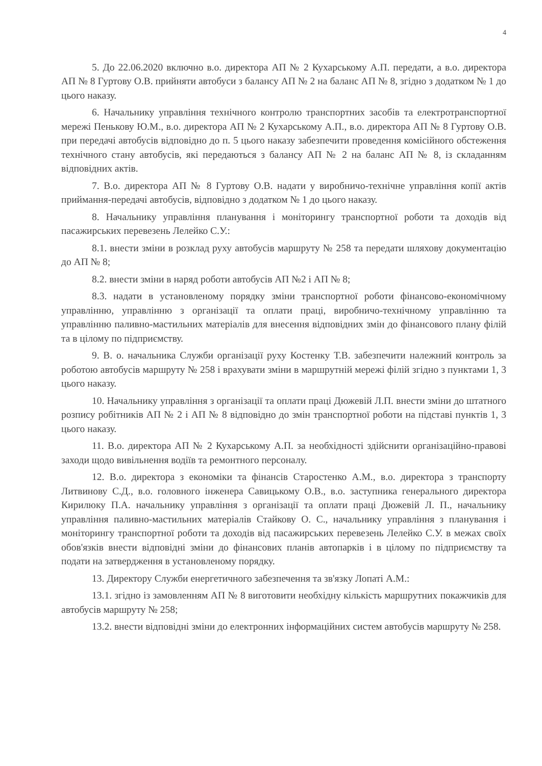4
5. До 22.06.2020 включно в.о. директора АП № 2 Кухарському А.П. передати, а в.о. директора АП № 8 Гуртову О.В. прийняти автобуси з балансу АП № 2 на баланс АП № 8, згідно з додатком № 1 до цього наказу.
6. Начальнику управління технічного контролю транспортних засобів та електротранспортної мережі Пенькову Ю.М., в.о. директора АП № 2 Кухарському А.П., в.о. директора АП № 8 Гуртову О.В. при передачі автобусів відповідно до п. 5 цього наказу забезпечити проведення комісійного обстеження технічного стану автобусів, які передаються з балансу АП № 2 на баланс АП № 8, із складанням відповідних актів.
7. В.о. директора АП № 8 Гуртову О.В. надати у виробничо-технічне управління копії актів приймання-передачі автобусів, відповідно з додатком № 1 до цього наказу.
8. Начальнику управління планування і моніторингу транспортної роботи та доходів від пасажирських перевезень Лелейко С.У.:
8.1. внести зміни в розклад руху автобусів маршруту № 258 та передати шляхову документацію до АП № 8;
8.2. внести зміни в наряд роботи автобусів АП №2 і АП № 8;
8.3. надати в установленому порядку зміни транспортної роботи фінансово-економічному управлінню, управлінню з організації та оплати праці, виробничо-технічному управлінню та управлінню паливно-мастильних матеріалів для внесення відповідних змін до фінансового плану філій та в цілому по підприємству.
9. В. о. начальника Служби організації руху Костенку Т.В. забезпечити належний контроль за роботою автобусів маршруту № 258 і врахувати зміни в маршрутній мережі філій згідно з пунктами 1, 3 цього наказу.
10. Начальнику управління з організації та оплати праці Дюжевій Л.П. внести зміни до штатного розпису робітників АП № 2 і АП № 8 відповідно до змін транспортної роботи на підставі пунктів 1, 3 цього наказу.
11. В.о. директора АП № 2 Кухарському А.П. за необхідності здійснити організаційно-правові заходи щодо вивільнення водіїв та ремонтного персоналу.
12. В.о. директора з економіки та фінансів Старостенко А.М., в.о. директора з транспорту Литвинову С.Д., в.о. головного інженера Савицькому О.В., в.о. заступника генерального директора Кирилюку П.А. начальнику управління з організації та оплати праці Дюжевій Л. П., начальнику управління паливно-мастильних матеріалів Стайкову О. С., начальнику управління з планування і моніторингу транспортної роботи та доходів від пасажирських перевезень Лелейко С.У. в межах своїх обов'язків внести відповідні зміни до фінансових планів автопарків і в цілому по підприємству та подати на затвердження в установленому порядку.
13. Директору Служби енергетичного забезпечення та зв'язку Лопаті А.М.:
13.1. згідно із замовленням АП № 8 виготовити необхідну кількість маршрутних покажчиків для автобусів маршруту № 258;
13.2. внести відповідні зміни до електронних інформаційних систем автобусів маршруту № 258.